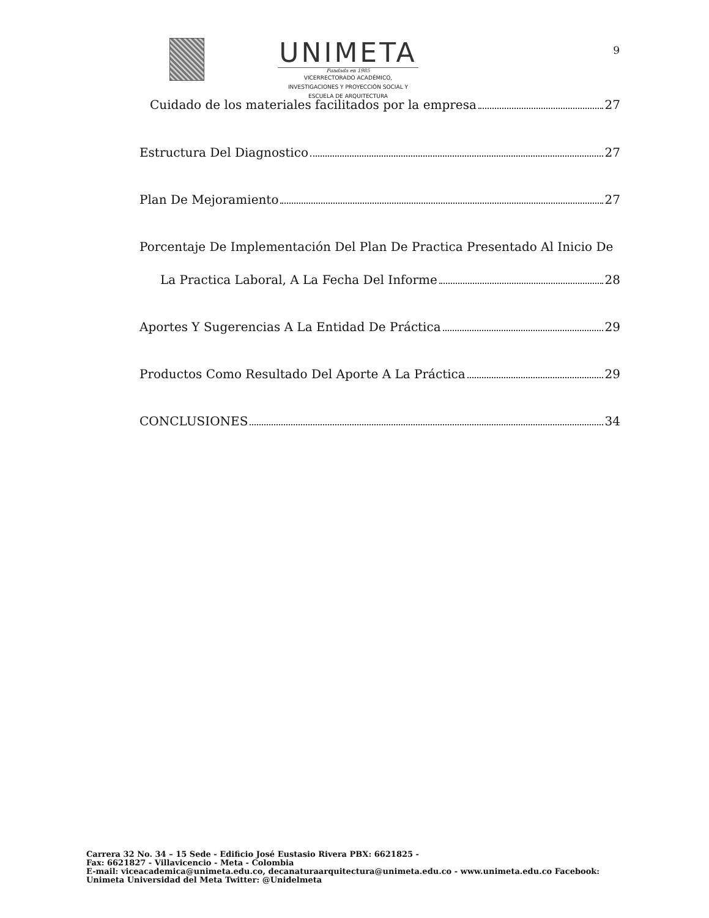UNIMETA
Fundada en 1985
VICERRECTORADO ACADÉMICO,
INVESTIGACIONES Y PROYECCIÓN SOCIAL Y
ESCUELA DE ARQUITECTURA
9
Cuidado de los materiales facilitados por la empresa 27
Estructura Del Diagnostico 27
Plan De Mejoramiento 27
Porcentaje De Implementación Del Plan De Practica Presentado Al Inicio De
La Practica Laboral, A La Fecha Del Informe 28
Aportes Y Sugerencias A La Entidad De Práctica 29
Productos Como Resultado Del Aporte A La Práctica 29
CONCLUSIONES 34
Carrera 32 No. 34 – 15 Sede - Edificio José Eustasio Rivera PBX: 6621825 -
Fax: 6621827 - Villavicencio - Meta - Colombia
E-mail: viceacademica@unimeta.edu.co, decanaturaarquitectura@unimeta.edu.co - www.unimeta.edu.co Facebook:
Unimeta Universidad del Meta Twitter: @Unidelmeta